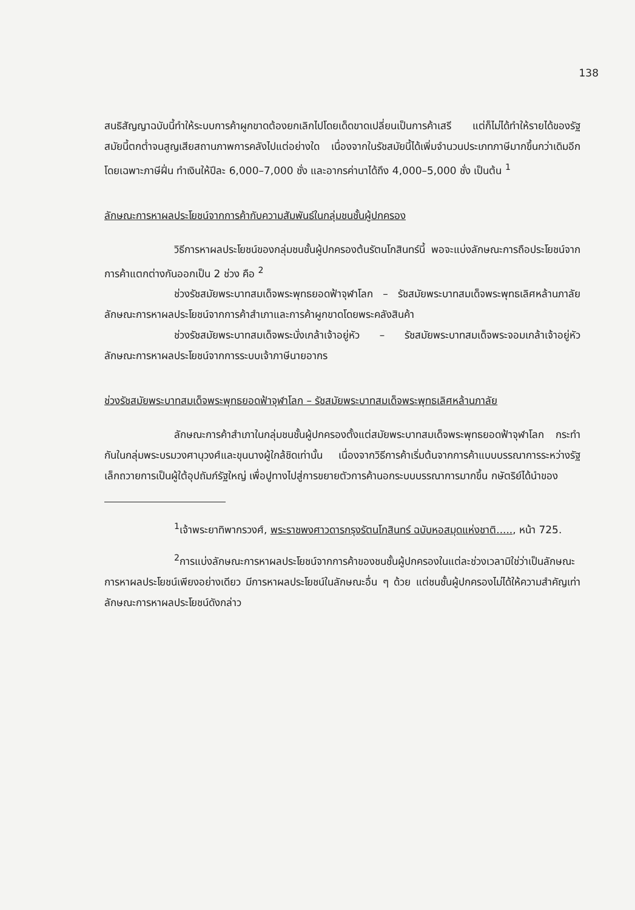138
สนธิสัญญาฉบับนี้ทำให้ระบบการค้าผูกขาดต้องยกเลิกไปโดยเด็ดขาดเปลี่ยนเป็นการค้าเสรี แต่ก็ไม่ได้ทำให้รายได้ของรัฐสมัยนี้ตกต่ำจนสูญเสียสถานภาพการคลังไปแต่อย่างใด เนื่องจากในรัชสมัยนี้ได้เพิ่มจำนวนประเภทภาษีมากขึ้นกว่าเดิมอีก โดยเฉพาะภาษีฝิ่น ทำเงินให้ปีละ 6,000–7,000 ชั่ง และอากรค่านาได้ถึง 4,000–5,000 ชั่ง เป็นต้น <sup>1</sup>
ลักษณะการหาผลประโยชน์จากการค้ากับความสัมพันธ์ในกลุ่มชนชั้นผู้ปกครอง
วิธีการหาผลประโยชน์ของกลุ่มชนชั้นผู้ปกครองต้นรัตนโกสินทร์นี้ พอจะแบ่งลักษณะการถือประโยชน์จากการค้าแตกต่างกันออกเป็น 2 ช่วง คือ <sup>2</sup>
ช่วงรัชสมัยพระบาทสมเด็จพระพุทธยอดฟ้าจุฬาโลก – รัชสมัยพระบาทสมเด็จพระพุทธเลิศหล้านภาลัย ลักษณะการหาผลประโยชน์จากการค้าสำเภาและการค้าผูกขาดโดยพระคลังสินค้า
ช่วงรัชสมัยพระบาทสมเด็จพระนั่งเกล้าเจ้าอยู่หัว – รัชสมัยพระบาทสมเด็จพระจอมเกล้าเจ้าอยู่หัว ลักษณะการหาผลประโยชน์จากการระบบเจ้าภาษีนายอากร
ช่วงรัชสมัยพระบาทสมเด็จพระพุทธยอดฟ้าจุฬาโลก – รัชสมัยพระบาทสมเด็จพระพุทธเลิศหล้านภาลัย
ลักษณะการค้าสำเภาในกลุ่มชนชั้นผู้ปกครองตั้งแต่สมัยพระบาทสมเด็จพระพุทธยอดฟ้าจุฬาโลก กระทำกันในกลุ่มพระบรมวงศานุวงศ์และขุนนางผู้ใกล้ชิดเท่านั้น เนื่องจากวิธีการค้าเริ่มต้นจากการค้าแบบบรรณาการระหว่างรัฐเล็กถวายการเป็นผู้ใต้อุปถัมภ์รัฐใหญ่ เพื่อปูทางไปสู่การขยายตัวการค้านอกระบบบรรณาการมากขึ้น กษัตริย์ได้นำของ
<sup>1</sup> เจ้าพระยาทิพากรวงศ์, พระราชพงศาวดารกรุงรัตนโกสินทร์ ฉบับหอสมุดแห่งชาติ....., หน้า 725.
<sup>2</sup> การแบ่งลักษณะการหาผลประโยชน์จากการค้าของชนชั้นผู้ปกครองในแต่ละช่วงเวลามิใช่ว่าเป็นลักษณะการหาผลประโยชน์เพียงอย่างเดียว มีการหาผลประโยชน์ในลักษณะอื่น ๆ ด้วย แต่ชนชั้นผู้ปกครองไม่ได้ให้ความสำคัญเท่าลักษณะการหาผลประโยชน์ดังกล่าว